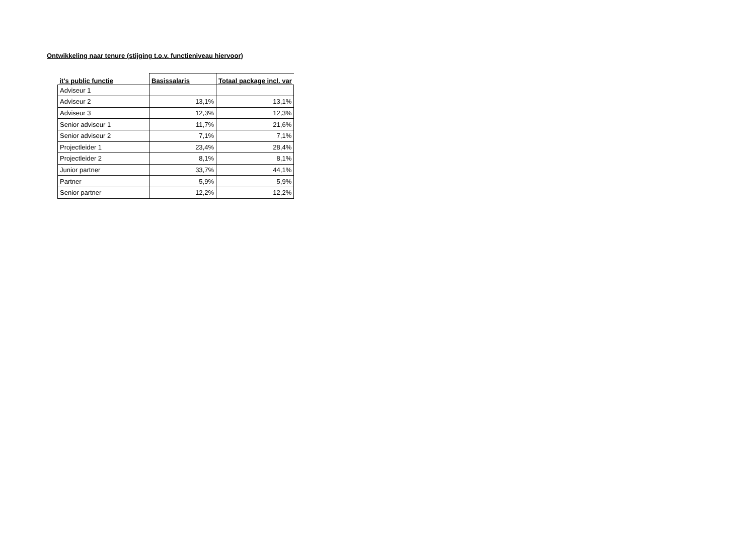Ontwikkeling naar tenure (stijging t.o.v. functieniveau hiervoor)
| it's public functie | Basissalaris | Totaal package incl. var |
| --- | --- | --- |
| Adviseur 1 | | |
| Adviseur 2 | 13,1% | 13,1% |
| Adviseur 3 | 12,3% | 12,3% |
| Senior adviseur 1 | 11,7% | 21,6% |
| Senior adviseur 2 | 7,1% | 7,1% |
| Projectleider 1 | 23,4% | 28,4% |
| Projectleider 2 | 8,1% | 8,1% |
| Junior partner | 33,7% | 44,1% |
| Partner | 5,9% | 5,9% |
| Senior partner | 12,2% | 12,2% |